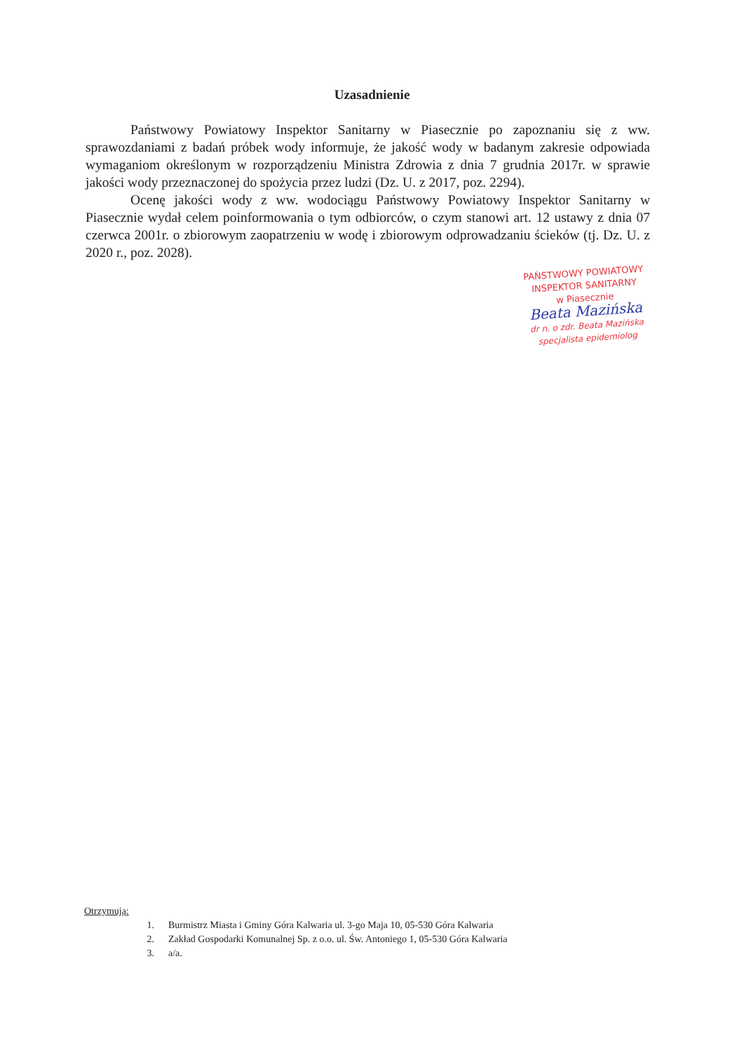Uzasadnienie
Państwowy Powiatowy Inspektor Sanitarny w Piasecznie po zapoznaniu się z ww. sprawozdaniami z badań próbek wody informuje, że jakość wody w badanym zakresie odpowiada wymaganiom określonym w rozporządzeniu Ministra Zdrowia z dnia 7 grudnia 2017r. w sprawie jakości wody przeznaczonej do spożycia przez ludzi (Dz. U. z 2017, poz. 2294).
Ocenę jakości wody z ww. wodociągu Państwowy Powiatowy Inspektor Sanitarny w Piasecznie wydał celem poinformowania o tym odbiorców, o czym stanowi art. 12 ustawy z dnia 07 czerwca 2001r. o zbiorowym zaopatrzeniu w wodę i zbiorowym odprowadzaniu ścieków (tj. Dz. U. z 2020 r., poz. 2028).
PAŃSTWOWY POWIATOWY
INSPEKTOR SANITARNY
w Piasecznie
Beata Mazińska
dr n. o zdr. Beata Mazińska
specjalista epidemiolog
Otrzymują:
1. Burmistrz Miasta i Gminy Góra Kalwaria ul. 3-go Maja 10, 05-530 Góra Kalwaria
2. Zakład Gospodarki Komunalnej Sp. z o.o. ul. Św. Antoniego 1, 05-530 Góra Kalwaria
3. a/a.